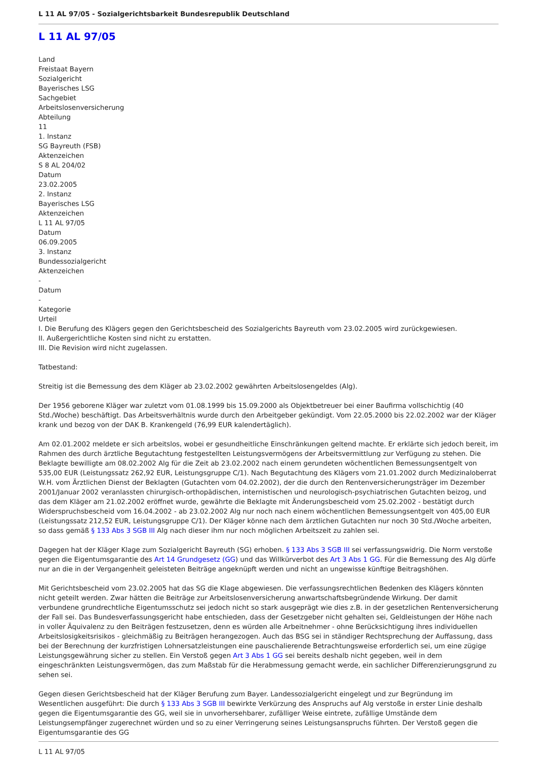L 11 AL 97/05 - Sozialgerichtsbarkeit Bundesrepublik Deutschland
L 11 AL 97/05
Land
Freistaat Bayern
Sozialgericht
Bayerisches LSG
Sachgebiet
Arbeitslosenversicherung
Abteilung
11
1. Instanz
SG Bayreuth (FSB)
Aktenzeichen
S 8 AL 204/02
Datum
23.02.2005
2. Instanz
Bayerisches LSG
Aktenzeichen
L 11 AL 97/05
Datum
06.09.2005
3. Instanz
Bundessozialgericht
Aktenzeichen
-
Datum
-
Kategorie
Urteil
I. Die Berufung des Klägers gegen den Gerichtsbescheid des Sozialgerichts Bayreuth vom 23.02.2005 wird zurückgewiesen.
II. Außergerichtliche Kosten sind nicht zu erstatten.
III. Die Revision wird nicht zugelassen.
Tatbestand:
Streitig ist die Bemessung des dem Kläger ab 23.02.2002 gewährten Arbeitslosengeldes (Alg).
Der 1956 geborene Kläger war zuletzt vom 01.08.1999 bis 15.09.2000 als Objektbetreuer bei einer Baufirma vollschichtig (40 Std./Woche) beschäftigt. Das Arbeitsverhältnis wurde durch den Arbeitgeber gekündigt. Vom 22.05.2000 bis 22.02.2002 war der Kläger krank und bezog von der DAK B. Krankengeld (76,99 EUR kalendertäglich).
Am 02.01.2002 meldete er sich arbeitslos, wobei er gesundheitliche Einschränkungen geltend machte. Er erklärte sich jedoch bereit, im Rahmen des durch ärztliche Begutachtung festgestellten Leistungsvermögens der Arbeitsvermittlung zur Verfügung zu stehen. Die Beklagte bewilligte am 08.02.2002 Alg für die Zeit ab 23.02.2002 nach einem gerundeten wöchentlichen Bemessungsentgelt von 535,00 EUR (Leistungssatz 262,92 EUR, Leistungsgruppe C/1). Nach Begutachtung des Klägers vom 21.01.2002 durch Medizinaloberrat W.H. vom Ärztlichen Dienst der Beklagten (Gutachten vom 04.02.2002), der die durch den Rentenversicherungsträger im Dezember 2001/Januar 2002 veranlassten chirurgisch-orthopädischen, internistischen und neurologisch-psychiatrischen Gutachten beizog, und das dem Kläger am 21.02.2002 eröffnet wurde, gewährte die Beklagte mit Änderungsbescheid vom 25.02.2002 - bestätigt durch Widerspruchsbescheid vom 16.04.2002 - ab 23.02.2002 Alg nur noch nach einem wöchentlichen Bemessungsentgelt von 405,00 EUR (Leistungssatz 212,52 EUR, Leistungsgruppe C/1). Der Kläger könne nach dem ärztlichen Gutachten nur noch 30 Std./Woche arbeiten, so dass gemäß § 133 Abs 3 SGB III Alg nach dieser ihm nur noch möglichen Arbeitszeit zu zahlen sei.
Dagegen hat der Kläger Klage zum Sozialgericht Bayreuth (SG) erhoben. § 133 Abs 3 SGB III sei verfassungswidrig. Die Norm verstoße gegen die Eigentumsgarantie des Art 14 Grundgesetz (GG) und das Willkürverbot des Art 3 Abs 1 GG. Für die Bemessung des Alg dürfe nur an die in der Vergangenheit geleisteten Beiträge angeknüpft werden und nicht an ungewisse künftige Beitragshöhen.
Mit Gerichtsbescheid vom 23.02.2005 hat das SG die Klage abgewiesen. Die verfassungsrechtlichen Bedenken des Klägers könnten nicht geteilt werden. Zwar hätten die Beiträge zur Arbeitslosenversicherung anwartschaftsbegründende Wirkung. Der damit verbundene grundrechtliche Eigentumsschutz sei jedoch nicht so stark ausgeprägt wie dies z.B. in der gesetzlichen Rentenversicherung der Fall sei. Das Bundesverfassungsgericht habe entschieden, dass der Gesetzgeber nicht gehalten sei, Geldleistungen der Höhe nach in voller Äquivalenz zu den Beiträgen festzusetzen, denn es würden alle Arbeitnehmer - ohne Berücksichtigung ihres individuellen Arbeitslosigkeitsrisikos - gleichmäßig zu Beiträgen herangezogen. Auch das BSG sei in ständiger Rechtsprechung der Auffassung, dass bei der Berechnung der kurzfristigen Lohnersatzleistungen eine pauschalierende Betrachtungsweise erforderlich sei, um eine zügige Leistungsgewährung sicher zu stellen. Ein Verstoß gegen Art 3 Abs 1 GG sei bereits deshalb nicht gegeben, weil in dem eingeschränkten Leistungsvermögen, das zum Maßstab für die Herabmessung gemacht werde, ein sachlicher Differenzierungsgrund zu sehen sei.
Gegen diesen Gerichtsbescheid hat der Kläger Berufung zum Bayer. Landessozialgericht eingelegt und zur Begründung im Wesentlichen ausgeführt: Die durch § 133 Abs 3 SGB III bewirkte Verkürzung des Anspruchs auf Alg verstoße in erster Linie deshalb gegen die Eigentumsgarantie des GG, weil sie in unvorhersehbarer, zufälliger Weise eintrete, zufällige Umstände dem Leistungsempfänger zugerechnet würden und so zu einer Verringerung seines Leistungsanspruchs führten. Der Verstoß gegen die Eigentumsgarantie des GG
L 11 AL 97/05